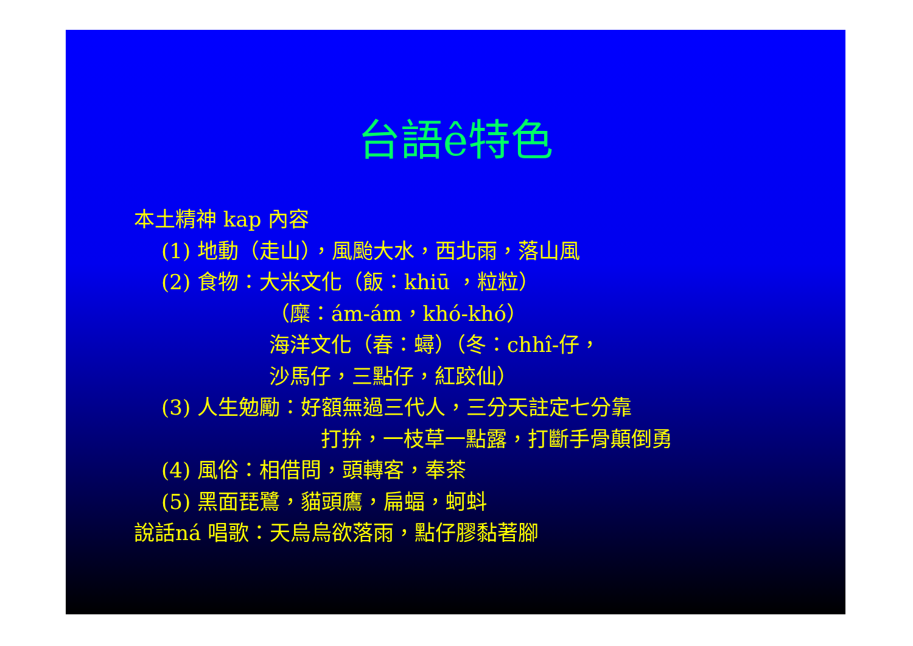台語ê特色
本土精神 kap 內容
(1) 地動（走山），風颱大水，西北雨，落山風
(2) 食物：大米文化（飯：khiū ，粒粒）
（糜：ám-ám，khó-khó）
海洋文化（春：蟳）（冬：chhî-仔，
沙馬仔，三點仔，紅跤仙）
(3) 人生勉勵：好額無過三代人，三分天註定七分靠
打拚，一枝草一點露，打斷手骨顛倒勇
(4) 風俗：相借問，頭轉客，奉茶
(5) 黑面琵鷺，貓頭鷹，扁蝠，蚵蚪
說話ná 唱歌：天烏烏欲落雨，點仔膠黏著腳